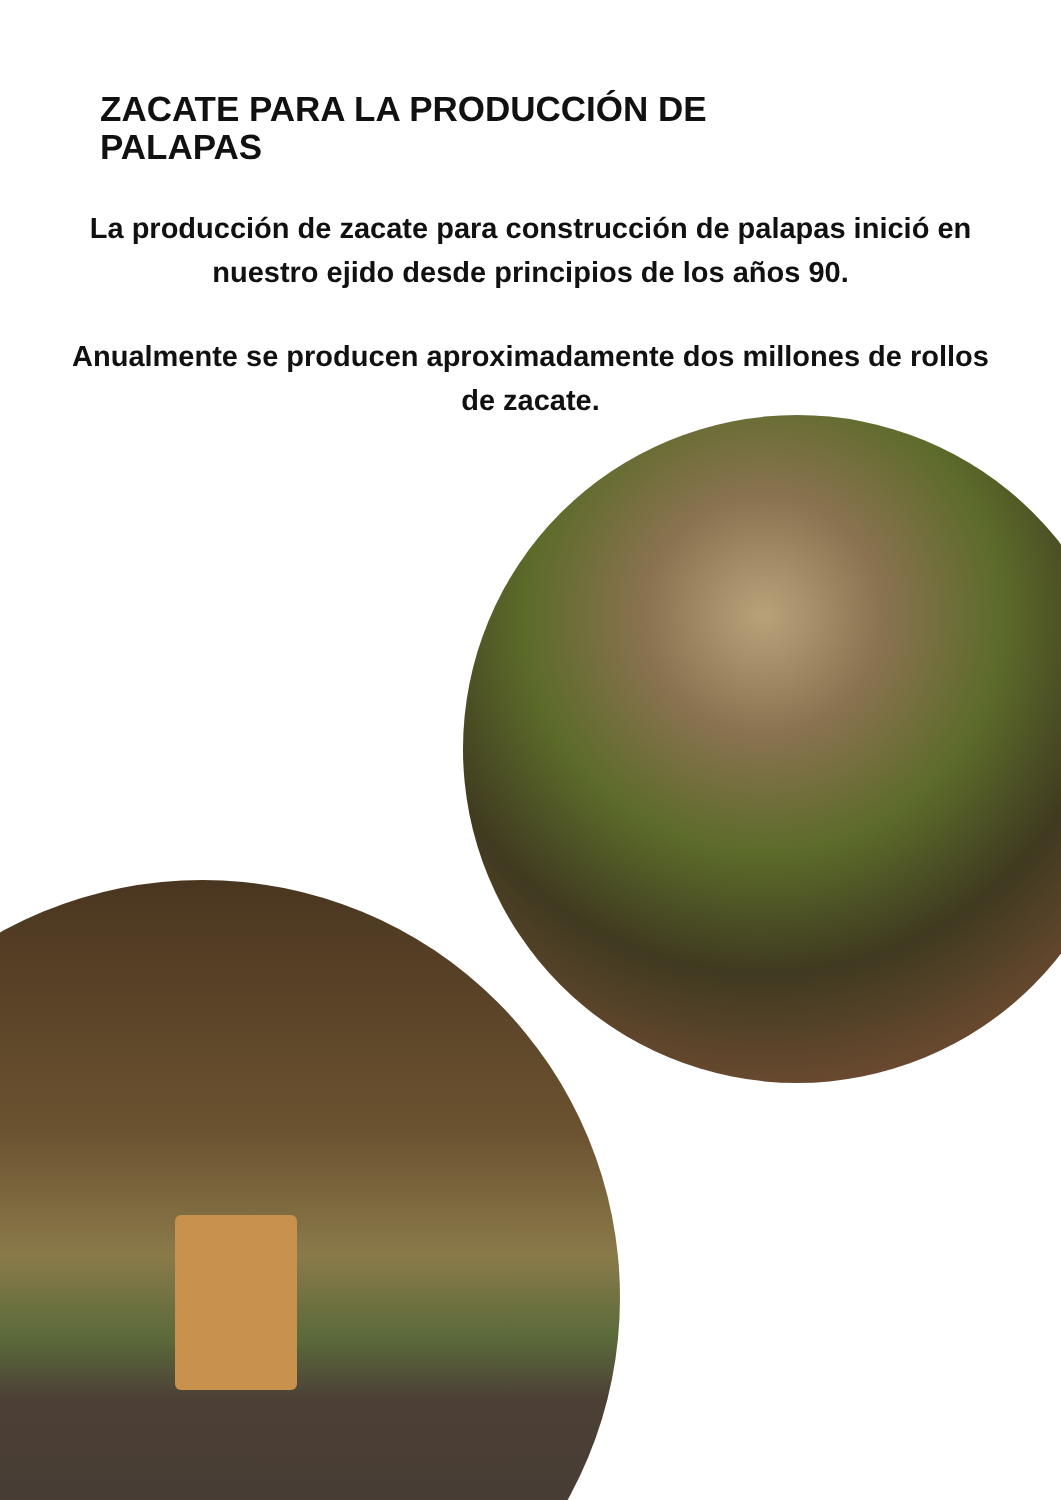ZACATE PARA LA PRODUCCIÓN DE PALAPAS
La producción de zacate para construcción de palapas inició en nuestro ejido desde principios de los años 90.
Anualmente se producen aproximadamente dos millones de rollos de zacate.